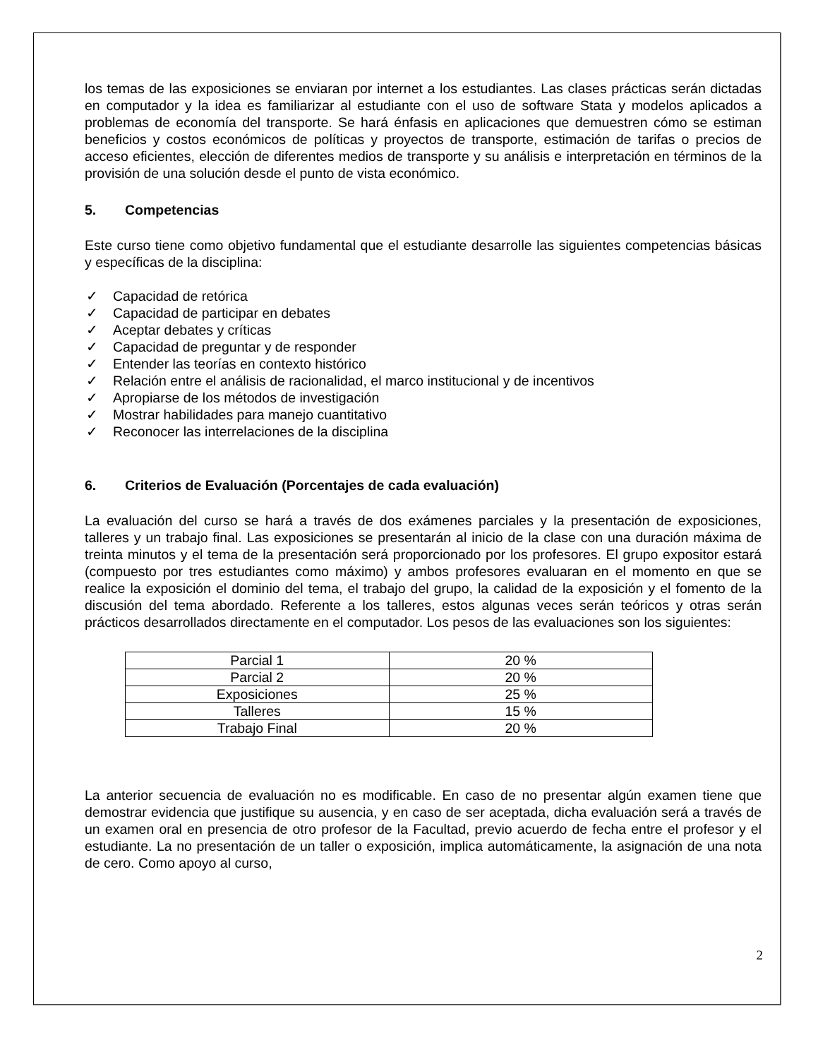los temas de las exposiciones se enviaran por internet a los estudiantes. Las clases prácticas serán dictadas en computador y la idea es familiarizar al estudiante con el uso de software Stata y modelos aplicados a problemas de economía del transporte. Se hará énfasis en aplicaciones que demuestren cómo se estiman beneficios y costos económicos de políticas y proyectos de transporte, estimación de tarifas o precios de acceso eficientes, elección de diferentes medios de transporte y su análisis e interpretación en términos de la provisión de una solución desde el punto de vista económico.
5. Competencias
Este curso tiene como objetivo fundamental que el estudiante desarrolle las siguientes competencias básicas y específicas de la disciplina:
✓ Capacidad de retórica
✓ Capacidad de participar en debates
✓ Aceptar debates y críticas
✓ Capacidad de preguntar y de responder
✓ Entender las teorías en contexto histórico
✓ Relación entre el análisis de racionalidad, el marco institucional y de incentivos
✓ Apropiarse de los métodos de investigación
✓ Mostrar habilidades para manejo cuantitativo
✓ Reconocer las interrelaciones de la disciplina
6. Criterios de Evaluación (Porcentajes de cada evaluación)
La evaluación del curso se hará a través de dos exámenes parciales y la presentación de exposiciones, talleres y un trabajo final. Las exposiciones se presentarán al inicio de la clase con una duración máxima de treinta minutos y el tema de la presentación será proporcionado por los profesores. El grupo expositor estará (compuesto por tres estudiantes como máximo) y ambos profesores evaluaran en el momento en que se realice la exposición el dominio del tema, el trabajo del grupo, la calidad de la exposición y el fomento de la discusión del tema abordado. Referente a los talleres, estos algunas veces serán teóricos y otras serán prácticos desarrollados directamente en el computador. Los pesos de las evaluaciones son los siguientes:
| Parcial 1 | 20 % |
| Parcial 2 | 20 % |
| Exposiciones | 25 % |
| Talleres | 15 % |
| Trabajo Final | 20 % |
La anterior secuencia de evaluación no es modificable. En caso de no presentar algún examen tiene que demostrar evidencia que justifique su ausencia, y en caso de ser aceptada, dicha evaluación será a través de un examen oral en presencia de otro profesor de la Facultad, previo acuerdo de fecha entre el profesor y el estudiante. La no presentación de un taller o exposición, implica automáticamente, la asignación de una nota de cero. Como apoyo al curso,
2